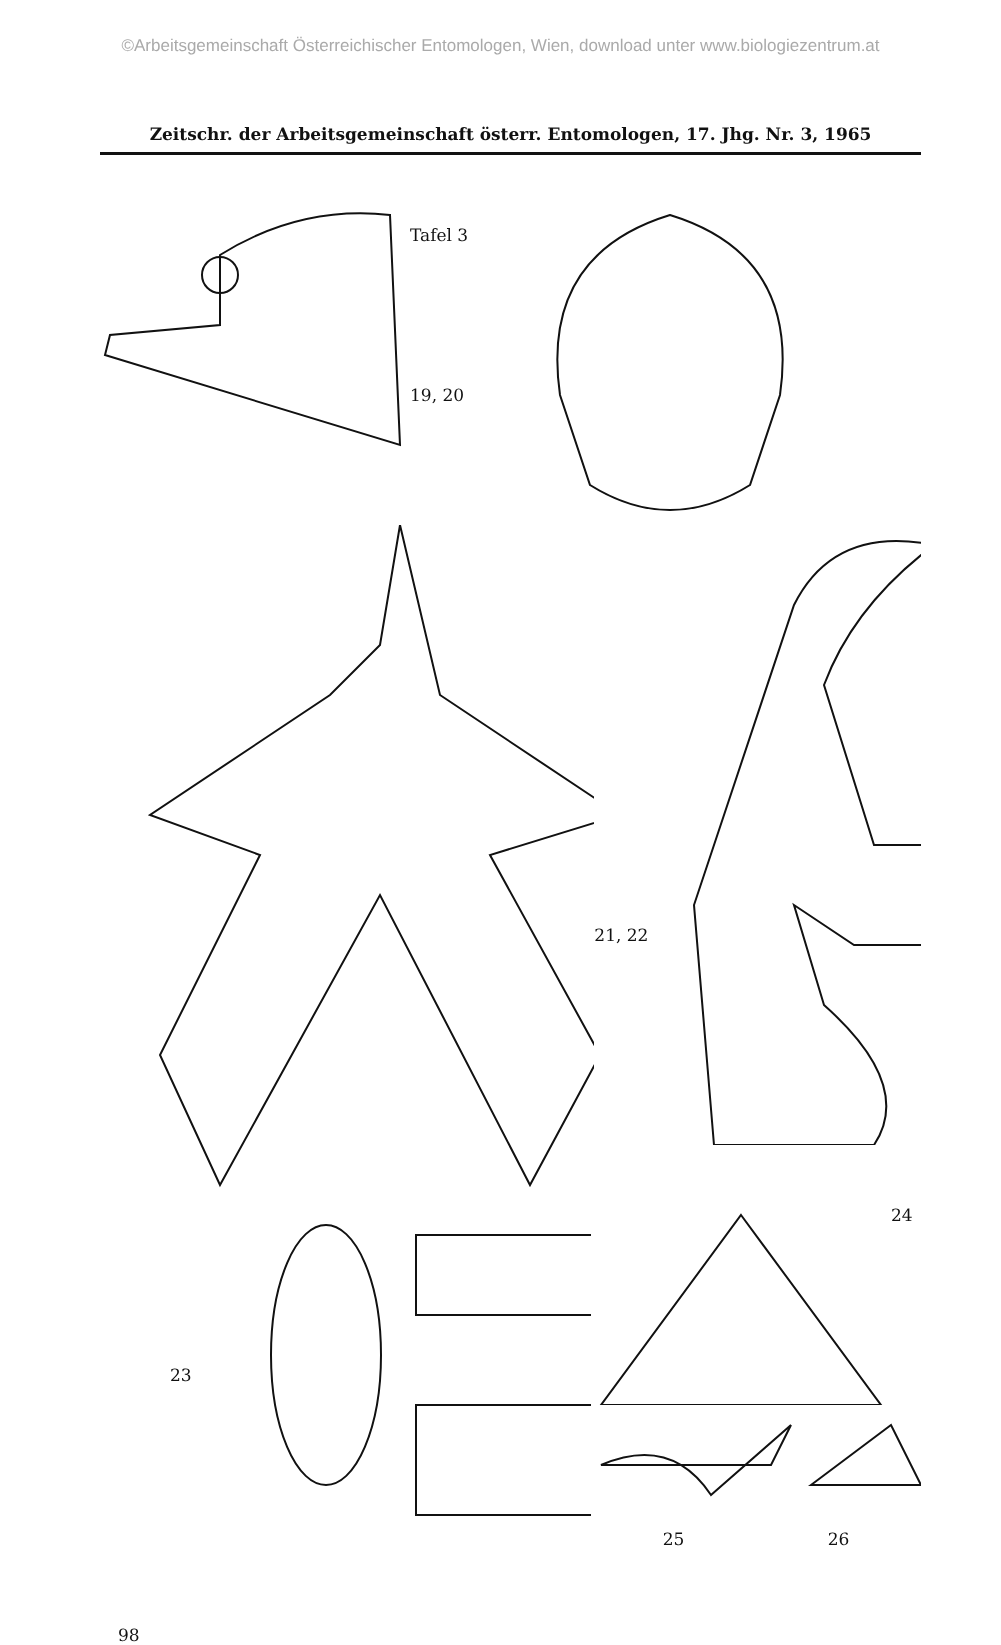©Arbeitsgemeinschaft Österreichischer Entomologen, Wien, download unter www.biologiezentrum.at
Zeitschr. der Arbeitsgemeinschaft österr. Entomologen, 17. Jhg. Nr. 3, 1965
Tafel 3
19, 20
21, 22
23
24
25 26
98